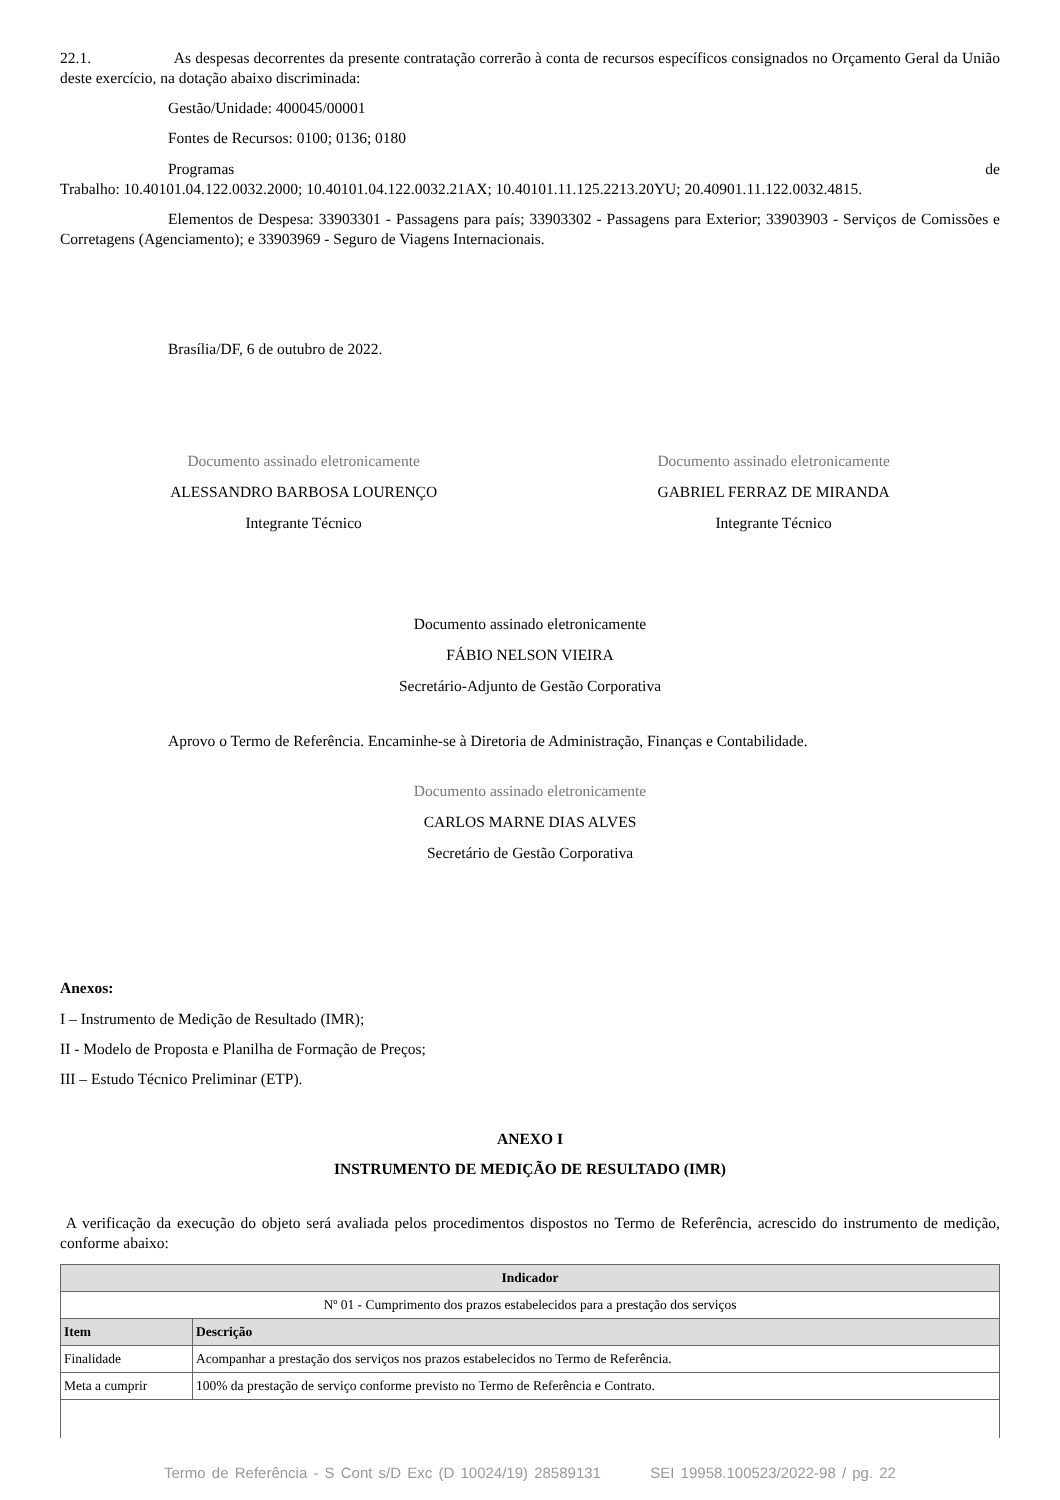22.1. As despesas decorrentes da presente contratação correrão à conta de recursos específicos consignados no Orçamento Geral da União deste exercício, na dotação abaixo discriminada:
Gestão/Unidade: 400045/00001
Fontes de Recursos: 0100; 0136; 0180
Programas de
Trabalho: 10.40101.04.122.0032.2000; 10.40101.04.122.0032.21AX; 10.40101.11.125.2213.20YU; 20.40901.11.122.0032.4815.
Elementos de Despesa: 33903301 - Passagens para país; 33903302 - Passagens para Exterior; 33903903 - Serviços de Comissões e Corretagens (Agenciamento); e 33903969 - Seguro de Viagens Internacionais.
Brasília/DF, 6 de outubro de 2022.
Documento assinado eletronicamente
ALESSANDRO BARBOSA LOURENÇO
Integrante Técnico
Documento assinado eletronicamente
GABRIEL FERRAZ DE MIRANDA
Integrante Técnico
Documento assinado eletronicamente
FÁBIO NELSON VIEIRA
Secretário-Adjunto de Gestão Corporativa
Aprovo o Termo de Referência. Encaminhe-se à Diretoria de Administração, Finanças e Contabilidade.
Documento assinado eletronicamente
CARLOS MARNE DIAS ALVES
Secretário de Gestão Corporativa
Anexos:
I – Instrumento de Medição de Resultado (IMR);
II - Modelo de Proposta e Planilha de Formação de Preços;
III – Estudo Técnico Preliminar (ETP).
ANEXO I
INSTRUMENTO DE MEDIÇÃO DE RESULTADO (IMR)
A verificação da execução do objeto será avaliada pelos procedimentos dispostos no Termo de Referência, acrescido do instrumento de medição, conforme abaixo:
| Indicador | |
| --- | --- |
| Nº 01 - Cumprimento dos prazos estabelecidos para a prestação dos serviços | |
| Item | Descrição |
| Finalidade | Acompanhar a prestação dos serviços nos prazos estabelecidos no Termo de Referência. |
| Meta a cumprir | 100% da prestação de serviço conforme previsto no Termo de Referência e Contrato. |
Termo de Referência - S Cont s/D Exc (D 10024/19) 28589131 SEI 19958.100523/2022-98 / pg. 22